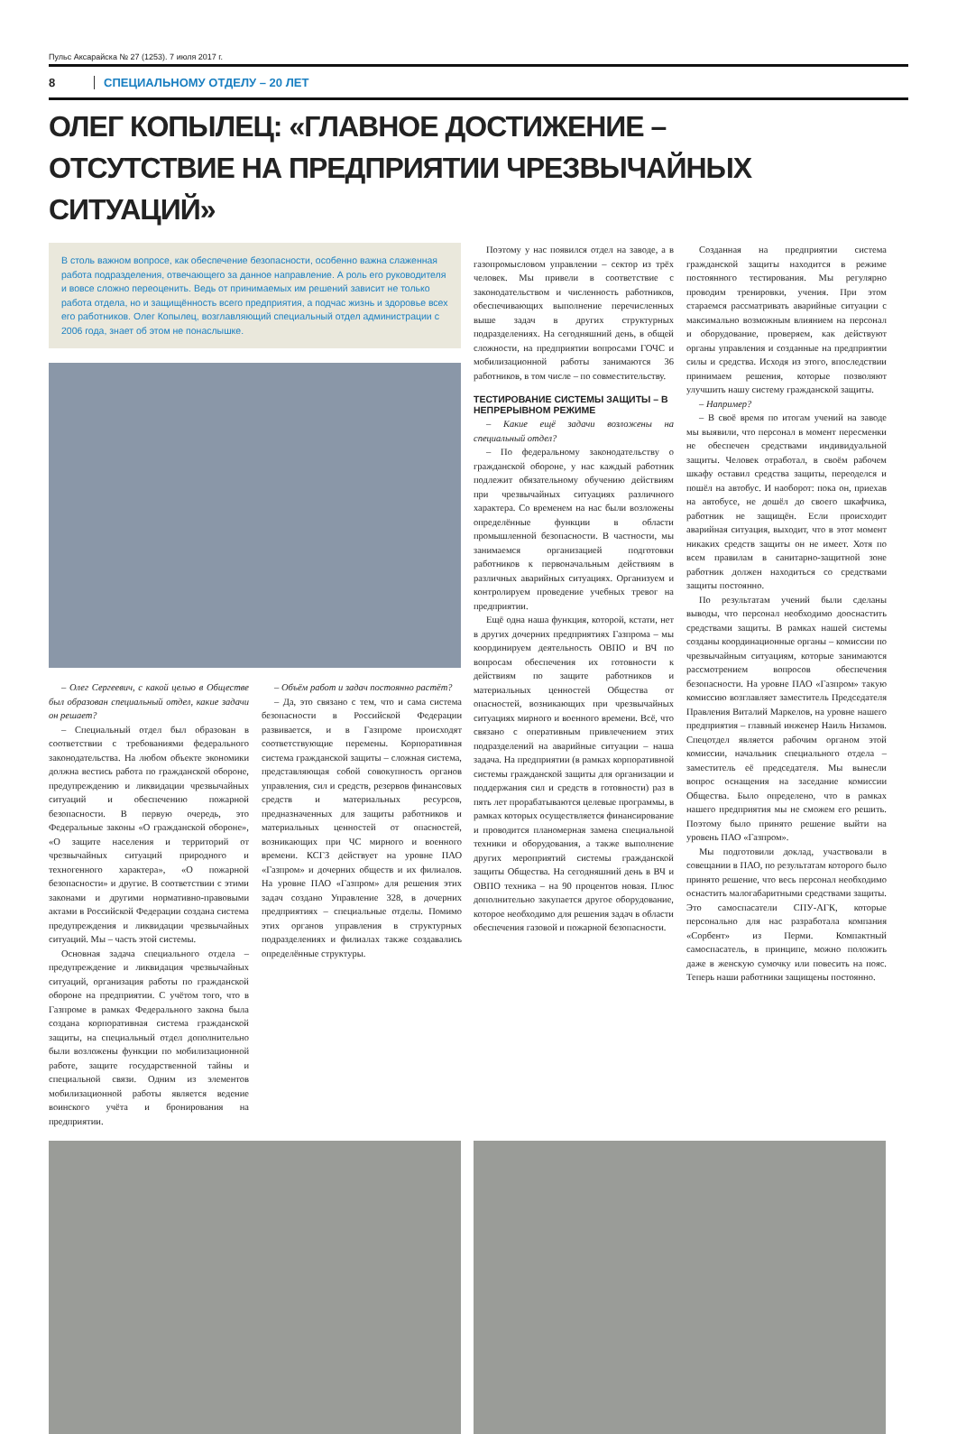Пульс Аксарайска № 27 (1253). 7 июля 2017 г.
8 СПЕЦИАЛЬНОМУ ОТДЕЛУ – 20 ЛЕТ
ОЛЕГ КОПЫЛЕЦ: «ГЛАВНОЕ ДОСТИЖЕНИЕ –
ОТСУТСТВИЕ НА ПРЕДПРИЯТИИ ЧРЕЗВЫЧАЙНЫХ СИТУАЦИЙ»
В столь важном вопросе, как обеспечение безопасности, особенно важна слаженная работа подразделения, отвечающего за данное направление. А роль его руководителя и вовсе сложно переоценить. Ведь от принимаемых им решений зависит не только работа отдела, но и защищённость всего предприятия, а подчас жизнь и здоровье всех его работников. Олег Копылец, возглавляющий специальный отдел администрации с 2006 года, знает об этом не понаслышке.
– Олег Сергеевич, с какой целью в Обществе был образован специальный отдел, какие задачи он решает?
– Специальный отдел был образован в соответствии с требованиями федерального законодательства. На любом объекте экономики должна вестись работа по гражданской обороне, предупреждению и ликвидации чрезвычайных ситуаций и обеспечению пожарной безопасности. В первую очередь, это Федеральные законы «О гражданской обороне», «О защите населения и территорий от чрезвычайных ситуаций природного и техногенного характера», «О пожарной безопасности» и другие. В соответствии с этими законами и другими нормативно-правовыми актами в Российской Федерации создана система предупреждения и ликвидации чрезвычайных ситуаций. Мы – часть этой системы.
Основная задача специального отдела – предупреждение и ликвидация чрезвычайных ситуаций, организация работы по гражданской обороне на предприятии. С учётом того, что в Газпроме в рамках Федерального закона была создана корпоративная система гражданской защиты, на специальный отдел дополнительно были возложены функции по мобилизационной работе, защите государственной тайны и специальной связи. Одним из элементов мобилизационной работы является ведение воинского учёта и бронирования на предприятии.
– Объём работ и задач постоянно растёт?
– Да, это связано с тем, что и сама система безопасности в Российской Федерации развивается, и в Газпроме происходят соответствующие перемены. Корпоративная система гражданской защиты – сложная система, представляющая собой совокупность органов управления, сил и средств, резервов финансовых средств и материальных ресурсов, предназначенных для защиты работников и материальных ценностей от опасностей, возникающих при ЧС мирного и военного времени. КСГЗ действует на уровне ПАО «Газпром» и дочерних обществ и их филиалов. На уровне ПАО «Газпром» для решения этих задач создано Управление 328, в дочерних предприятиях – специальные отделы. Помимо этих органов управления в структурных подразделениях и филиалах также создавались определённые структуры.
Поэтому у нас появился отдел на заводе, а в газопромысловом управлении – сектор из трёх человек. Мы привели в соответствие с законодательством и численность работников, обеспечивающих выполнение перечисленных выше задач в других структурных подразделениях. На сегодняшний день, в общей сложности, на предприятии вопросами ГОЧС и мобилизационной работы занимаются 36 работников, в том числе – по совместительству.
ТЕСТИРОВАНИЕ СИСТЕМЫ ЗАЩИТЫ – В НЕПРЕРЫВНОМ РЕЖИМЕ
– Какие ещё задачи возложены на специальный отдел?
– По федеральному законодательству о гражданской обороне, у нас каждый работник подлежит обязательному обучению действиям при чрезвычайных ситуациях различного характера. Со временем на нас были возложены определённые функции в области промышленной безопасности. В частности, мы занимаемся организацией подготовки работников к первоначальным действиям в различных аварийных ситуациях. Организуем и контролируем проведение учебных тревог на предприятии.
Ещё одна наша функция, которой, кстати, нет в других дочерних предприятиях Газпрома – мы координируем деятельность ОВПО и ВЧ по вопросам обеспечения их готовности к действиям по защите работников и материальных ценностей Общества от опасностей, возникающих при чрезвычайных ситуациях мирного и военного времени. Всё, что связано с оперативным привлечением этих подразделений на аварийные ситуации – наша задача. На предприятии (в рамках корпоративной системы гражданской защиты для организации и поддержания сил и средств в готовности) раз в пять лет прорабатываются целевые программы, в рамках которых осуществляется финансирование и проводится планомерная замена специальной техники и оборудования, а также выполнение других мероприятий системы гражданской защиты Общества. На сегодняшний день в ВЧ и ОВПО техника – на 90 процентов новая. Плюс дополнительно закупается другое оборудование, которое необходимо для решения задач в области обеспечения газовой и пожарной безопасности.
Созданная на предприятии система гражданской защиты находится в режиме постоянного тестирования. Мы регулярно проводим тренировки, учения. При этом стараемся рассматривать аварийные ситуации с максимально возможным влиянием на персонал и оборудование, проверяем, как действуют органы управления и созданные на предприятии силы и средства. Исходя из этого, впоследствии принимаем решения, которые позволяют улучшить нашу систему гражданской защиты.
– Например?
– В своё время по итогам учений на заводе мы выявили, что персонал в момент пересменки не обеспечен средствами индивидуальной защиты. Человек отработал, в своём рабочем шкафу оставил средства защиты, переоделся и пошёл на автобус. И наоборот: пока он, приехав на автобусе, не дошёл до своего шкафчика, работник не защищён. Если происходит аварийная ситуация, выходит, что в этот момент никаких средств защиты он не имеет. Хотя по всем правилам в санитарно-защитной зоне работник должен находиться со средствами защиты постоянно.
По результатам учений были сделаны выводы, что персонал необходимо дооснастить средствами защиты. В рамках нашей системы созданы координационные органы – комиссии по чрезвычайным ситуациям, которые занимаются рассмотрением вопросов обеспечения безопасности. На уровне ПАО «Газпром» такую комиссию возглавляет заместитель Председателя Правления Виталий Маркелов, на уровне нашего предприятия – главный инженер Наиль Низамов. Спецотдел является рабочим органом этой комиссии, начальник специального отдела – заместитель её председателя. Мы вынесли вопрос оснащения на заседание комиссии Общества. Было определено, что в рамках нашего предприятия мы не сможем его решить. Поэтому было принято решение выйти на уровень ПАО «Газпром».
Мы подготовили доклад, участвовали в совещании в ПАО, по результатам которого было принято решение, что весь персонал необходимо оснастить малогабаритными средствами защиты. Это самоспасатели СПУ-АГК, которые персонально для нас разработала компания «Сорбент» из Перми. Компактный самоспасатель, в принципе, можно положить даже в женскую сумочку или повесить на пояс. Теперь наши работники защищены постоянно.